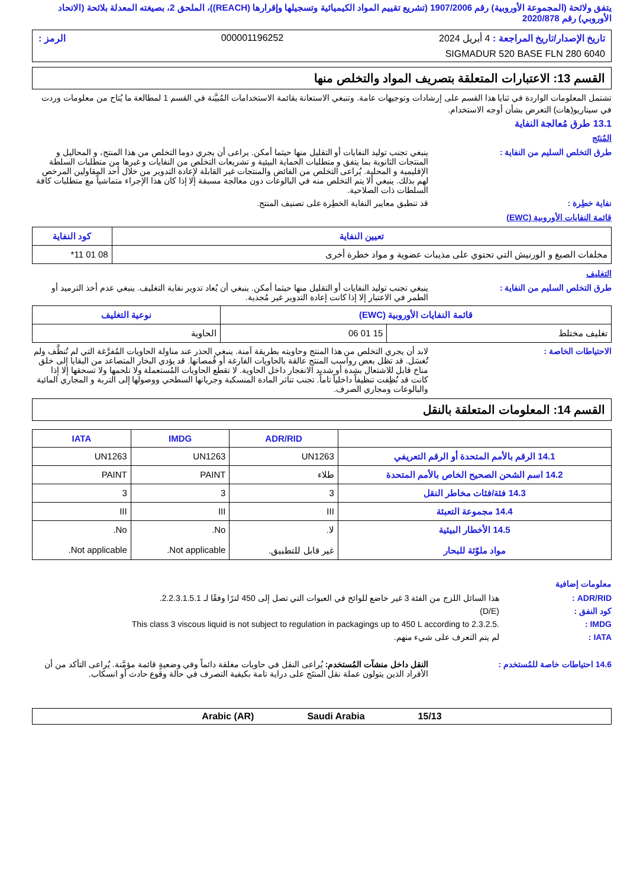يتفق ولائحة (المجموعة الأوروبية) رقم 1907/2006 (تشريع تقييم المواد الكيميائية وتسجيلها وإقرارها (REACH))، الملحق 2، بصيغته المعدلة بلائحة (الاتحاد الأوروبي) رقم 2020/878
تاريخ الإصدار/تاريخ المراجعة : 4 أبريل 2024 000001196252 الرمز :
SIGMADUR 520 BASE FLN 280 6040
القسم 13: الاعتبارات المتعلقة بتصريف المواد والتخلص منها
تشتمل المعلومات الواردة في ثنايا هذا القسم على إرشادات وتوجيهات عامة. وتنبغي الاستعانة بقائمة الاستخدامات المُبيَّنة في القسم 1 لمطالعة ما يُتاح من معلومات وردت في سيناريو(هات) التعرض بشأن أوجه الاستخدام.
13.1 طرق مُعالجة النفاية
المُنتَج
ينبغي تجنب توليد النفايات أو التقليل منها حيثما أمكن. يراعى أن يجري دوما التخلص من هذا المنتج، و المحاليل و المنتجات الثانوية بما يتفق و متطلبات الحماية البيئية و تشريعات التخلص من النفايات و غيرها من متطلبات السلطة الإقليمية و المحلية. يُراعى التخلص من الفائض والمنتجات غير القابلة لإعادة التدوير من خلال أحد المقاولين المرخص لهم بذلك. ينبغي ألا يتم التخلص منه في البالوعات دون معالجة مسبقة إلا إذا كان هذا الإجراء متماشياً مع متطلبات كافة السلطات ذات الصلاحية.
طرق التخلص السليم من النفاية :
قد تنطبق معايير النفاية الخطِرة على تصنيف المنتج.
نفاية خطِرة :
قائمة النفايات الأوروبية (EWC)
| تعيين النفاية | كود النفاية |
| --- | --- |
| مخلفات الصبغ و الورنيش التي تحتوي على مذيبات عضوية و مواد خطرة أخرى | 08 01 11* |
التغليف
ينبغي تجنب توليد النفايات أو التقليل منها حيثما أمكن. ينبغي أن يُعاد تدوير نفاية التغليف. ينبغي عدم أخذ الترميد أو الطمر في الاعتبار إلا إذا كانت إعادة التدوير غير مُجدية.
طرق التخلص السليم من النفاية :
| قائمة النفايات الأوروبية (EWC) | | نوعية التغليف |
| --- | --- | --- |
| تغليف مختلط | 15 01 06 | الحاوية |
لابد أن يجري التخلص من هذا المنتج وحاويته بطريقة آمنة. ينبغي الحذر عند مناولة الحاويات المُفرَّغة التي لم تُنظَّف ولم تُغسَل. قد تظل بعض رواسب المنتج عالقة بالحاويات الفارغة أو فُمصانها. قد يؤدي البخار المتصاعد من البقايا إلى خلق مناخ قابل للاشتعال بشدة أو شديد الانفجار داخل الحاوية. لا تقطع الحاويات المُستعملة ولا تلحمها ولا تسحقها إلا إذا كانت قد نُظِفت تنظيفاً داخلياً تاماً. تجنب تناثر المادة المنسكبة وجريانها السطحي ووصولها إلى التربة و المجاري المائية والبالوعات ومجاري الصرف.
الاحتياطات الخاصة :
القسم 14: المعلومات المتعلقة بالنقل
| | ADR/RID | IMDG | IATA |
| --- | --- | --- | --- |
| 14.1 الرقم بالأمم المتحدة أو الرقم التعريفي | UN1263 | UN1263 | UN1263 |
| 14.2 اسم الشحن الصحيح الخاص بالأمم المتحدة | طلاء | PAINT | PAINT |
| 14.3 فئة/فئات مخاطر النقل | 3 | 3 | 3 |
| 14.4 مجموعة التعبئة | III | III | III |
| 14.5 الأخطار البيئية مواد ملوّثة للبحار | لا. غير قابل للتطبيق. | No. Not applicable. | No. Not applicable. |
معلومات إضافية
هذا السائل اللزج من الفئة 3 غير خاضع للوائح في العبوات التي تصل إلى 450 لترًا وفقًا لـ 2.2.3.1.5.1.
ADR/RID :
(D/E) كود النفق :
This class 3 viscous liquid is not subject to regulation in packagings up to 450 L according to 2.3.2.5.
IMDG :
لم يتم التعرف على شيء منهم. IATA :
النقل داخل منشآت المُستخدم: يُراعى النقل في حاويات مغلقة دائماً وفي وضعيةٍ قائمة مؤمَّنة. يُراعى التأكد من أن الأفراد الذين يتولون عملة نقل المنتَج على دراية تامة بكيفية التصرف في حالة وقوع حادث أو انسكاب.
14.6 احتياطات خاصة للمُستخدم :
Arabic (AR) Saudi Arabia 15/13